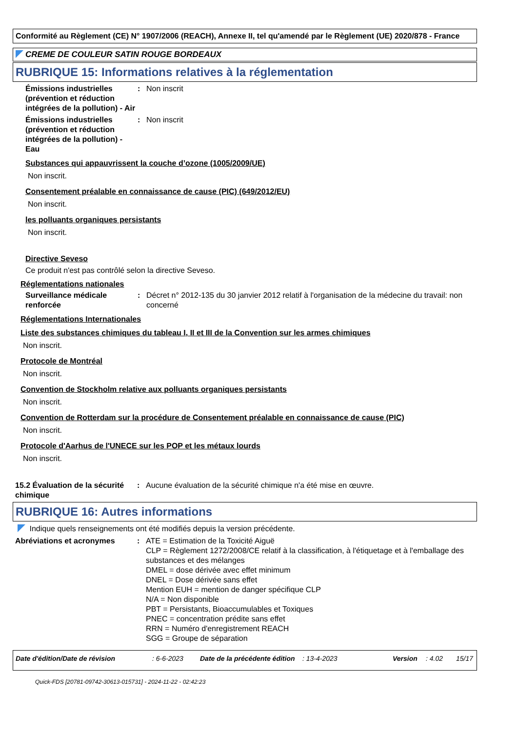Conformité au Règlement (CE) N° 1907/2006 (REACH), Annexe II, tel qu'amendé par le Règlement (UE) 2020/878 - France
CREME DE COULEUR SATIN ROUGE BORDEAUX
RUBRIQUE 15: Informations relatives à la réglementation
Émissions industrielles (prévention et réduction intégrées de la pollution) - Air
: Non inscrit
Émissions industrielles (prévention et réduction intégrées de la pollution) - Eau
: Non inscrit
Substances qui appauvrissent la couche d’ozone (1005/2009/UE)
Non inscrit.
Consentement préalable en connaissance de cause (PIC) (649/2012/EU)
Non inscrit.
les polluants organiques persistants
Non inscrit.
Directive Seveso
Ce produit n'est pas contrôlé selon la directive Seveso.
Réglementations nationales
Surveillance médicale renforcée
: Décret n° 2012-135 du 30 janvier 2012 relatif à l'organisation de la médecine du travail: non concerné
Réglementations Internationales
Liste des substances chimiques du tableau I, II et III de la Convention sur les armes chimiques
Non inscrit.
Protocole de Montréal
Non inscrit.
Convention de Stockholm relative aux polluants organiques persistants
Non inscrit.
Convention de Rotterdam sur la procédure de Consentement préalable en connaissance de cause (PIC)
Non inscrit.
Protocole d'Aarhus de l'UNECE sur les POP et les métaux lourds
Non inscrit.
15.2 Évaluation de la sécurité chimique
: Aucune évaluation de la sécurité chimique n'a été mise en œuvre.
RUBRIQUE 16: Autres informations
Indique quels renseignements ont été modifiés depuis la version précédente.
Abréviations et acronymes : ATE = Estimation de la Toxicité Aiguë
CLP = Règlement 1272/2008/CE relatif à la classification, à l'étiquetage et à l'emballage des substances et des mélanges
DMEL = dose dérivée avec effet minimum
DNEL = Dose dérivée sans effet
Mention EUH = mention de danger spécifique CLP
N/A = Non disponible
PBT = Persistants, Bioaccumulables et Toxiques
PNEC = concentration prédite sans effet
RRN = Numéro d'enregistrement REACH
SGG = Groupe de séparation
Date d'édition/Date de révision: 6-6-2023 Date de la précédente édition: 13-4-2023 Version: 4.02 15/17
Quick-FDS [20781-09742-30613-015731] - 2024-11-22 - 02:42:23